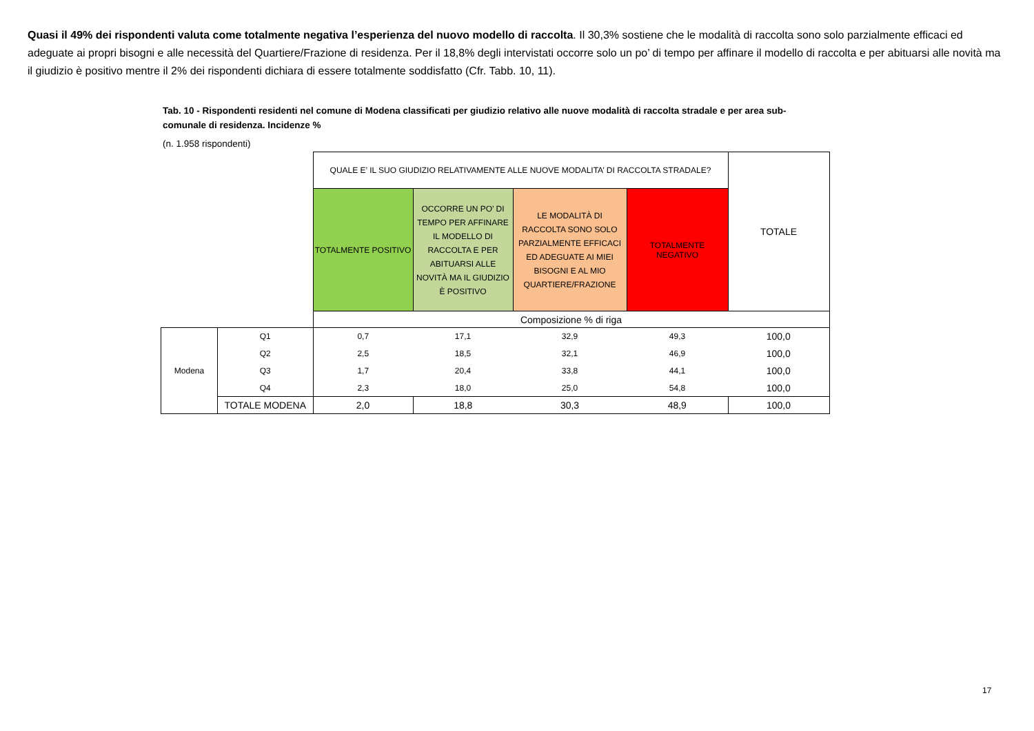Quasi il 49% dei rispondenti valuta come totalmente negativa l’esperienza del nuovo modello di raccolta. Il 30,3% sostiene che le modalità di raccolta sono solo parzialmente efficaci ed adeguate ai propri bisogni e alle necessità del Quartiere/Frazione di residenza. Per il 18,8% degli intervistati occorre solo un po’ di tempo per affinare il modello di raccolta e per abituarsi alle novità ma il giudizio è positivo mentre il 2% dei rispondenti dichiara di essere totalmente soddisfatto (Cfr. Tabb. 10, 11).
Tab. 10 - Rispondenti residenti nel comune di Modena classificati per giudizio relativo alle nuove modalità di raccolta stradale e per area sub-comunale di residenza. Incidenze %
(n. 1.958 rispondenti)
| | | QUALE E’ IL SUO GIUDIZIO RELATIVAMENTE ALLE NUOVE MODALITA’ DI RACCOLTA STRADALE? | | | | TOTALE |
| | | TOTALMENTE POSITIVO | OCCORRE UN PO’ DI TEMPO PER AFFINARE IL MODELLO DI RACCOLTA E PER ABITUARSI ALLE NOVITÀ MA IL GIUDIZIO È POSITIVO | LE MODALITÀ DI RACCOLTA SONO SOLO PARZIALMENTE EFFICACI ED ADEGUATE AI MIEI BISOGNI E AL MIO QUARTIERE/FRAZIONE | TOTALMENTE NEGATIVO | |
| | | Composizione % di riga | | | | |
| Modena | Q1 | 0,7 | 17,1 | 32,9 | 49,3 | 100,0 |
| | Q2 | 2,5 | 18,5 | 32,1 | 46,9 | 100,0 |
| | Q3 | 1,7 | 20,4 | 33,8 | 44,1 | 100,0 |
| | Q4 | 2,3 | 18,0 | 25,0 | 54,8 | 100,0 |
| | TOTALE MODENA | 2,0 | 18,8 | 30,3 | 48,9 | 100,0 |
17